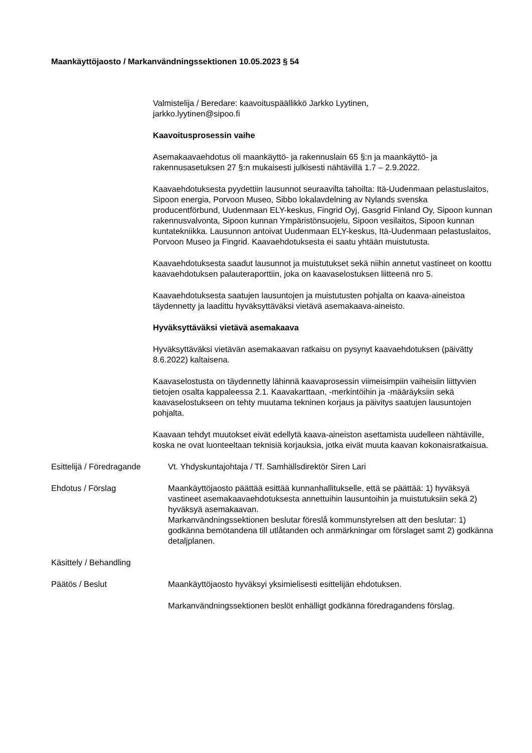Maankäyttöjaosto / Markanvändningssektionen 10.05.2023 § 54
Valmistelija / Beredare: kaavoituspäällikkö Jarkko Lyytinen,
jarkko.lyytinen@sipoo.fi
Kaavoitusprosessin vaihe
Asemakaavaehdotus oli maankäyttö- ja rakennuslain 65 §:n ja maankäyttö- ja rakennusasetuksen 27 §:n mukaisesti julkisesti nähtävillä 1.7 – 2.9.2022.
Kaavaehdotuksesta pyydettiin lausunnot seuraavilta tahoilta: Itä-Uudenmaan pelastuslaitos, Sipoon energia, Porvoon Museo, Sibbo lokalavdelning av Nylands svenska producentförbund, Uudenmaan ELY-keskus, Fingrid Oyj, Gasgrid Finland Oy, Sipoon kunnan rakennusvalvonta, Sipoon kunnan Ympäristönsuojelu, Sipoon vesilaitos, Sipoon kunnan kuntatekniikka. Lausunnon antoivat Uudenmaan ELY-keskus, Itä-Uudenmaan pelastuslaitos, Porvoon Museo ja Fingrid. Kaavaehdotuksesta ei saatu yhtään muistutusta.
Kaavaehdotuksesta saadut lausunnot ja muistutukset sekä niihin annetut vastineet on koottu kaavaehdotuksen palauteraporttiin, joka on kaavaselostuksen liitteenä nro 5.
Kaavaehdotuksesta saatujen lausuntojen ja muistutusten pohjalta on kaava-aineistoa täydennetty ja laadittu hyväksyttäväksi vietävä asemakaava-aineisto.
Hyväksyttäväksi vietävä asemakaava
Hyväksyttäväksi vietävän asemakaavan ratkaisu on pysynyt kaavaehdotuksen (päivätty 8.6.2022) kaltaisena.
Kaavaselostusta on täydennetty lähinnä kaavaprosessin viimeisimpiin vaiheisiin liittyvien tietojen osalta kappaleessa 2.1. Kaavakarttaan, -merkintöihin ja -määräyksiin sekä kaavaselostukseen on tehty muutama tekninen korjaus ja päivitys saatujen lausuntojen pohjalta.
Kaavaan tehdyt muutokset eivät edellytä kaava-aineiston asettamista uudelleen nähtäville, koska ne ovat luonteeltaan teknisiä korjauksia, jotka eivät muuta kaavan kokonaisratkaisua.
Esittelijä / Föredragande
Vt. Yhdyskuntajohtaja / Tf. Samhällsdirektör Siren Lari
Ehdotus / Förslag Maankäyttöjaosto päättää esittää kunnanhallitukselle, että se päättää: 1) hyväksyä vastineet asemakaavaehdotuksesta annettuihin lausuntoihin ja muistutuksiin sekä 2) hyväksyä asemakaavan.
Markanvändningssektionen beslutar föreslå kommunstyrelsen att den beslutar: 1) godkänna bemötandena till utlåtanden och anmärkningar om förslaget samt 2) godkänna detaljplanen.
Käsittely / Behandling
Päätös / Beslut Maankäyttöjaosto hyväksyi yksimielisesti esittelijän ehdotuksen.
Markanvändningssektionen beslöt enhälligt godkänna föredragandens förslag.